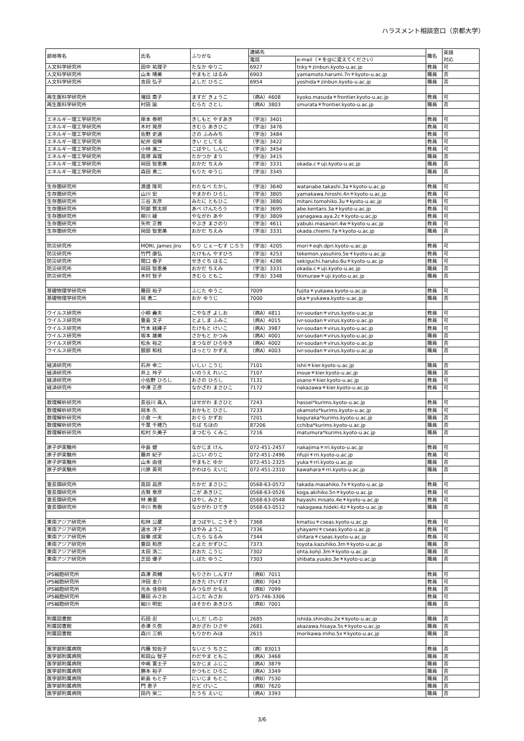ハラスメント相談窓口（京都大学）
| 部局等名 | 氏名 | ふりがな | 連絡先 | | 職名 | 英語 対応 |
| --- | --- | --- | --- | --- | --- | --- |
| | | | 電話 | e-mail（＊を@に変えてください） | | |
| 人文科学研究所 | 田中 祐理子 | たなか ゆりこ | 6927 | tnky＊zinbun.kyoto-u.ac.jp | 教員 | 可 |
| 人文科学研究所 | 山本 晴美 | やまもと はるみ | 6903 | yamamoto.harumi.7n＊kyoto-u.ac.jp | 職員 | 否 |
| 人文科学研究所 | 吉田 弘子 | よしだ ひろこ | 6954 | yoshida＊zinbun.kyoto-u.ac.jp | 職員 | 否 |
| 再生医科学研究所 | 増田 喬子 | ますだ きょうこ | （病A）4608 | kyoko.masuda＊frontier.kyoto-u.ac.jp | 教員 | 可 |
| 再生医科学研究所 | 村田 諭 | むらた さとし | （病A）3803 | smurata＊frontier.kyoto-u.ac.jp | 職員 | 否 |
| エネルギー理工学研究所 | 岸本 泰明 | きしもと やすあき | （宇治）3401 | | 教員 | 可 |
| エネルギー理工学研究所 | 木村 晃彦 | きむら あきひこ | （宇治）3476 | | 教員 | 可 |
| エネルギー理工学研究所 | 佐野 史道 | さの ふみみち | （宇治）3484 | | 教員 | 可 |
| エネルギー理工学研究所 | 紀井 俊輝 | きい としてる | （宇治）3422 | | 教員 | 可 |
| エネルギー理工学研究所 | 小林 進二 | こばやし しんじ | （宇治）3454 | | 教員 | 可 |
| エネルギー理工学研究所 | 高塚 真理 | たかつか まり | （宇治）3415 | | 職員 | 否 |
| エネルギー理工学研究所 | 岡田 智恵美 | おかだ ちえみ | （宇治）3331 | okada.c＊uji.kyoto-u.ac.jp | 職員 | 否 |
| エネルギー理工学研究所 | 森田 勇二 | もりた ゆうじ | （宇治）3345 | | 職員 | 否 |
| 生存圏研究所 | 渡邊 隆司 | わたなべ たかし | （宇治）3640 | watanabe.takashi.3a＊kyoto-u.ac.jp | 教員 | 可 |
| 生存圏研究所 | 山川 宏 | やまかわ ひろし | （宇治）3805 | yamakawa.hiroshi.4n＊kyoto-u.ac.jp | 教員 | 可 |
| 生存圏研究所 | 三谷 友彦 | みたに ともひこ | （宇治）3880 | mitani.tomohiko.3u＊kyoto-u.ac.jp | 教員 | 可 |
| 生存圏研究所 | 阿部 賢太郎 | あべ けんたろう | （宇治）3695 | abe.kentaro.3a＊kyoto-u.ac.jp | 教員 | 可 |
| 生存圏研究所 | 柳川 綾 | やながわ あや | （宇治）3809 | yanagawa.aya.2c＊kyoto-u.ac.jp | 教員 | 可 |
| 生存圏研究所 | 矢吹 正教 | やぶき まさのり | （宇治）4611 | yabuki.masanori.4w＊kyoto-u.ac.jp | 教員 | 可 |
| 生存圏研究所 | 岡田 智恵美 | おかだ ちえみ | （宇治）3331 | okada.chiemi.7a＊kyoto-u.ac.jp | 職員 | 否 |
| 防災研究所 | MORI, James Jiro | もり じぇーむす じろう | （宇治）4205 | mori＊eqh.dpri.kyoto-u.ac.jp | 教員 | 可 |
| 防災研究所 | 竹門 康弘 | たけもん やすひろ | （宇治）4253 | tekemon.yasuhiro.5e＊kyoto-u.ac.jp | 教員 | 可 |
| 防災研究所 | 関口 春子 | せきぐち はるこ | （宇治）4286 | sekiguchi.haruko.6u＊kyoto-u.ac.jp | 教員 | 可 |
| 防災研究所 | 岡田 智恵美 | おかだ ちえみ | （宇治）3331 | okada.c＊uji.kyoto-u.ac.jp | 職員 | 否 |
| 防災研究所 | 木村 智子 | きむら ともこ | （宇治）3348 | tkimuraw＊uji.kyoto-u.ac.jp | 職員 | 否 |
| 基礎物理学研究所 | 藤田 裕子 | ふじた ゆうこ | 7009 | fujita＊yukawa.kyoto-u.ac.jp | 教員 | 可 |
| 基礎物理学研究所 | 岡 勇二 | おか ゆうじ | 7000 | oka＊yukawa.kyoto-u.ac.jp | 職員 | 否 |
| ウイルス研究所 | 小柳 義夫 | こやなぎ よしお | （病A）4811 | ivr-soudan＊virus.kyoto-u.ac.jp | 教員 | 可 |
| ウイルス研究所 | 豊島 文子 | とよしま ふみこ | （病A）4015 | ivr-soudan＊virus.kyoto-u.ac.jp | 教員 | 可 |
| ウイルス研究所 | 竹本 経緯子 | たけもと けいこ | （病A）3987 | ivr-soudan＊virus.kyoto-u.ac.jp | 教員 | 可 |
| ウイルス研究所 | 坂本 雄美 | さかもと かつみ | （病A）4001 | ivr-soudan＊virus.kyoto-u.ac.jp | 職員 | 否 |
| ウイルス研究所 | 松永 裕之 | まつなが ひろゆき | （病A）4002 | ivr-soudan＊virus.kyoto-u.ac.jp | 職員 | 否 |
| ウイルス研究所 | 服部 和枝 | はっとり かずえ | （病A）4003 | ivr-soudan＊virus.kyoto-u.ac.jp | 職員 | 否 |
| 経済研究所 | 石井 幸二 | いしい こうじ | 7101 | ishii＊kier.kyoto-u.ac.jp | 職員 | 否 |
| 経済研究所 | 井上 玲子 | いのうえ れいこ | 7107 | inoue＊kier.kyoto-u.ac.jp | 職員 | 否 |
| 経済研究所 | 小佐野 ひろし | おさの ひろし | 7131 | osano＊kier.kyoto-u.ac.jp | 教員 | 可 |
| 経済研究所 | 中澤 正彦 | なかざわ まさひこ | 7172 | nakazawa＊kier.kyoto-u.ac.jp | 教員 | 可 |
| 数理解析研究所 | 長谷川 真人 | はせがわ まさひと | 7243 | hassei*kurims.kyoto-u.ac.jp | 教員 | 可 |
| 数理解析研究所 | 岡本 久 | おかもと ひさし | 7233 | okamoto*kurims.kyoto-u.ac.jp | 教員 | 可 |
| 数理解析研究所 | 小倉 一夫 | おぐら かずお | 7201 | koguraka*kurims.kyoto-u.ac.jp | 職員 | 否 |
| 数理解析研究所 | 千葉 千穂乃 | ちば ちほの | 87206 | cchiba*kurims.kyoto-u.ac.jp | 職員 | 否 |
| 数理解析研究所 | 松村 久美子 | まつむら くみこ | 7216 | matumura*kurims.kyoto-u.ac.jp | 職員 | 否 |
| 原子炉実験所 | 中島 健 | なかじま けん | 072-451-2457 | nakajima＊rri.kyoto-u.ac.jp | 教員 | 可 |
| 原子炉実験所 | 藤井 紀子 | ふじい のりこ | 072-451-2496 | nfujii＊rri.kyoto-u.ac.jp | 教員 | 可 |
| 原子炉実験所 | 山本 由佳 | やまもと ゆか | 072-451-2325 | yuka＊rri.kyoto-u.ac.jp | 職員 | 否 |
| 原子炉実験所 | 川原 英司 | かわはら えいじ | 072-451-2310 | kawahara＊rri.kyoto-u.ac.jp | 職員 | 否 |
| 霊長類研究所 | 高田 昌彦 | たかだ まさひこ | 0568-63-0572 | takada.masahiko.7x＊kyoto-u.ac.jp | 教員 | 可 |
| 霊長類研究所 | 古賀 章彦 | こが あきひこ | 0568-63-0526 | koga.akihiko.5n＊kyoto-u.ac.jp | 教員 | 可 |
| 霊長類研究所 | 林 美里 | はやし みさと | 0568-63-0548 | hayashi.misato.4e＊kyoto-u.ac.jp | 教員 | 可 |
| 霊長類研究所 | 中川 秀樹 | なかがわ ひでき | 0568-63-0512 | nakagawa.hideki.4z＊kyoto-u.ac.jp | 職員 | 否 |
| 東南アジア研究所 | 松林 公蔵 | まつばやし こうぞう | 7368 | kmatsu＊cseas.kyoto-u.ac.jp | 教員 | 可 |
| 東南アジア研究所 | 速水 洋子 | はやみ ようこ | 7336 | yhayami＊cseas.kyoto-u.ac.jp | 教員 | 可 |
| 東南アジア研究所 | 設樂 成実 | したら なるみ | 7344 | shitara＊cseas.kyoto-u.ac.jp | 教員 | 可 |
| 東南アジア研究所 | 豊田 和彦 | とよた かずひこ | 7373 | toyota.kazuhiko.3m＊kyoto-u.ac.jp | 職員 | 否 |
| 東南アジア研究所 | 太田 浩二 | おおた こうじ | 7302 | ohta.kohji.3m＊kyoto-u.ac.jp | 職員 | 否 |
| 東南アジア研究所 | 芝田 優子 | しばた ゆうこ | 7303 | shibata.yuuko.3e＊kyoto-u.ac.jp | 職員 | 否 |
| iPS細胞研究所 | 森澤 眞輔 | もりさわ しんすけ | （病B）7011 | | 教員 | 可 |
| iPS細胞研究所 | 沖田 圭介 | おきた けいすけ | （病B）7043 | | 教員 | 可 |
| iPS細胞研究所 | 光永 佳奈枝 | みつなが かなえ | （病B）7099 | | 教員 | 否 |
| iPS細胞研究所 | 藤田 みさお | ふじた みさお | 075-746-3306 | | 教員 | 可 |
| iPS細胞研究所 | 細川 明宏 | ほそかわ あきひろ | （病B）7001 | | 職員 | 否 |
| 附属図書館 | 石田 忍 | いしだ しのぶ | 2685 | ishida.shinobu.2e＊kyoto-u.ac.jp | 職員 | 否 |
| 附属図書館 | 赤澤 久弥 | あかざわ ひさや | 2681 | akazawa.hisaya.5s＊kyoto-u.ac.jp | 職員 | 否 |
| 附属図書館 | 森川 三帆 | もりかわ みほ | 2615 | morikawa.miho.5x＊kyoto-u.ac.jp | 職員 | 否 |
| 医学部附属病院 | 内藤 知佐子 | ないとう ちさこ | （病）83013 | | 教員 | 否 |
| 医学部附属病院 | 和田山 智子 | わだやま ともこ | （病A）3468 | | 職員 | 否 |
| 医学部附属病院 | 中嶋 富士子 | なかじま ふじこ | （病A）3879 | | 職員 | 否 |
| 医学部附属病院 | 勝本 裕子 | かつもと ひろこ | （病A）3349 | | 職員 | 否 |
| 医学部附属病院 | 新島 もと子 | にいじま もとこ | （病B）7530 | | 職員 | 否 |
| 医学部附属病院 | 門 恵子 | かど けいこ | （病B）7620 | | 職員 | 否 |
| 医学部附属病院 | 田内 栄二 | たうち えいじ | （病A）3393 | | 職員 | 否 |
3/6